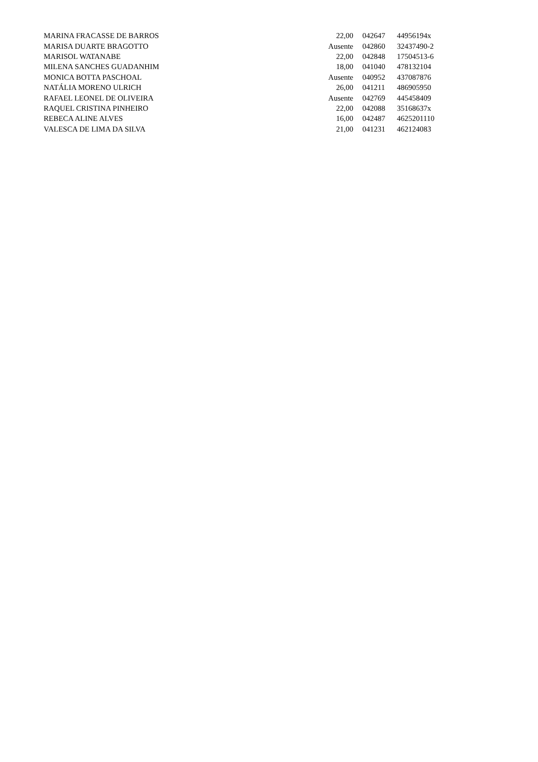| MARINA FRACASSE DE BARROS | 22,00 | 042647 | 44956194x |
| MARISA DUARTE BRAGOTTO | Ausente | 042860 | 32437490-2 |
| MARISOL WATANABE | 22,00 | 042848 | 17504513-6 |
| MILENA SANCHES GUADANHIM | 18,00 | 041040 | 478132104 |
| MONICA BOTTA PASCHOAL | Ausente | 040952 | 437087876 |
| NATÁLIA MORENO ULRICH | 26,00 | 041211 | 486905950 |
| RAFAEL LEONEL DE OLIVEIRA | Ausente | 042769 | 445458409 |
| RAQUEL CRISTINA PINHEIRO | 22,00 | 042088 | 35168637x |
| REBECA ALINE ALVES | 16,00 | 042487 | 4625201110 |
| VALESCA DE LIMA DA SILVA | 21,00 | 041231 | 462124083 |